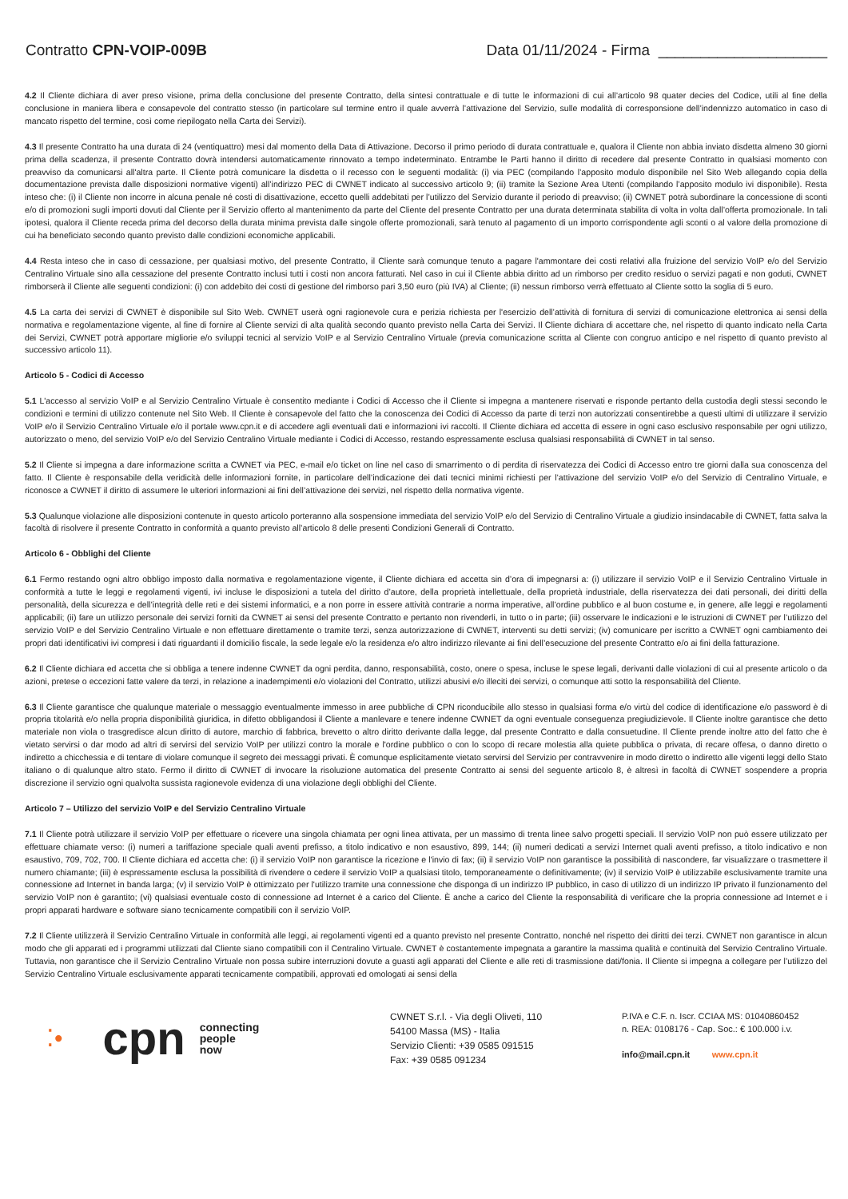Contratto CPN-VOIP-009B Data 01/11/2024 - Firma ____________________
4.2 Il Cliente dichiara di aver preso visione, prima della conclusione del presente Contratto, della sintesi contrattuale e di tutte le informazioni di cui all’articolo 98 quater decies del Codice, utili al fine della conclusione in maniera libera e consapevole del contratto stesso (in particolare sul termine entro il quale avverrà l’attivazione del Servizio, sulle modalità di corresponsione dell’indennizzo automatico in caso di mancato rispetto del termine, così come riepilogato nella Carta dei Servizi).
4.3 Il presente Contratto ha una durata di 24 (ventiquattro) mesi dal momento della Data di Attivazione. Decorso il primo periodo di durata contrattuale e, qualora il Cliente non abbia inviato disdetta almeno 30 giorni prima della scadenza, il presente Contratto dovrà intendersi automaticamente rinnovato a tempo indeterminato. Entrambe le Parti hanno il diritto di recedere dal presente Contratto in qualsiasi momento con preavviso da comunicarsi all'altra parte. Il Cliente potrà comunicare la disdetta o il recesso con le seguenti modalità: (i) via PEC (compilando l’apposito modulo disponibile nel Sito Web allegando copia della documentazione prevista dalle disposizioni normative vigenti) all’indirizzo PEC di CWNET indicato al successivo articolo 9; (ii) tramite la Sezione Area Utenti (compilando l’apposito modulo ivi disponibile). Resta inteso che: (i) il Cliente non incorre in alcuna penale né costi di disattivazione, eccetto quelli addebitati per l’utilizzo del Servizio durante il periodo di preavviso; (ii) CWNET potrà subordinare la concessione di sconti e/o di promozioni sugli importi dovuti dal Cliente per il Servizio offerto al mantenimento da parte del Cliente del presente Contratto per una durata determinata stabilita di volta in volta dall’offerta promozionale. In tali ipotesi, qualora il Cliente receda prima del decorso della durata minima prevista dalle singole offerte promozionali, sarà tenuto al pagamento di un importo corrispondente agli sconti o al valore della promozione di cui ha beneficiato secondo quanto previsto dalle condizioni economiche applicabili.
4.4 Resta inteso che in caso di cessazione, per qualsiasi motivo, del presente Contratto, il Cliente sarà comunque tenuto a pagare l'ammontare dei costi relativi alla fruizione del servizio VoIP e/o del Servizio Centralino Virtuale sino alla cessazione del presente Contratto inclusi tutti i costi non ancora fatturati. Nel caso in cui il Cliente abbia diritto ad un rimborso per credito residuo o servizi pagati e non goduti, CWNET rimborserà il Cliente alle seguenti condizioni: (i) con addebito dei costi di gestione del rimborso pari 3,50 euro (più IVA) al Cliente; (ii) nessun rimborso verrà effettuato al Cliente sotto la soglia di 5 euro.
4.5 La carta dei servizi di CWNET è disponibile sul Sito Web. CWNET userà ogni ragionevole cura e perizia richiesta per l'esercizio dell’attività di fornitura di servizi di comunicazione elettronica ai sensi della normativa e regolamentazione vigente, al fine di fornire al Cliente servizi di alta qualità secondo quanto previsto nella Carta dei Servizi. Il Cliente dichiara di accettare che, nel rispetto di quanto indicato nella Carta dei Servizi, CWNET potrà apportare migliorie e/o sviluppi tecnici al servizio VoIP e al Servizio Centralino Virtuale (previa comunicazione scritta al Cliente con congruo anticipo e nel rispetto di quanto previsto al successivo articolo 11).
Articolo 5 - Codici di Accesso
5.1 L'accesso al servizio VoIP e al Servizio Centralino Virtuale è consentito mediante i Codici di Accesso che il Cliente si impegna a mantenere riservati e risponde pertanto della custodia degli stessi secondo le condizioni e termini di utilizzo contenute nel Sito Web. Il Cliente è consapevole del fatto che la conoscenza dei Codici di Accesso da parte di terzi non autorizzati consentirebbe a questi ultimi di utilizzare il servizio VoIP e/o il Servizio Centralino Virtuale e/o il portale www.cpn.it e di accedere agli eventuali dati e informazioni ivi raccolti. Il Cliente dichiara ed accetta di essere in ogni caso esclusivo responsabile per ogni utilizzo, autorizzato o meno, del servizio VoIP e/o del Servizio Centralino Virtuale mediante i Codici di Accesso, restando espressamente esclusa qualsiasi responsabilità di CWNET in tal senso.
5.2 Il Cliente si impegna a dare informazione scritta a CWNET via PEC, e-mail e/o ticket on line nel caso di smarrimento o di perdita di riservatezza dei Codici di Accesso entro tre giorni dalla sua conoscenza del fatto. Il Cliente è responsabile della veridicità delle informazioni fornite, in particolare dell’indicazione dei dati tecnici minimi richiesti per l’attivazione del servizio VoIP e/o del Servizio di Centralino Virtuale, e riconosce a CWNET il diritto di assumere le ulteriori informazioni ai fini dell’attivazione dei servizi, nel rispetto della normativa vigente.
5.3 Qualunque violazione alle disposizioni contenute in questo articolo porteranno alla sospensione immediata del servizio VoIP e/o del Servizio di Centralino Virtuale a giudizio insindacabile di CWNET, fatta salva la facoltà di risolvere il presente Contratto in conformità a quanto previsto all’articolo 8 delle presenti Condizioni Generali di Contratto.
Articolo 6 - Obblighi del Cliente
6.1 Fermo restando ogni altro obbligo imposto dalla normativa e regolamentazione vigente, il Cliente dichiara ed accetta sin d’ora di impegnarsi a: (i) utilizzare il servizio VoIP e il Servizio Centralino Virtuale in conformità a tutte le leggi e regolamenti vigenti, ivi incluse le disposizioni a tutela del diritto d’autore, della proprietà intellettuale, della proprietà industriale, della riservatezza dei dati personali, dei diritti della personalità, della sicurezza e dell’integrità delle reti e dei sistemi informatici, e a non porre in essere attività contrarie a norma imperative, all’ordine pubblico e al buon costume e, in genere, alle leggi e regolamenti applicabili; (ii) fare un utilizzo personale dei servizi forniti da CWNET ai sensi del presente Contratto e pertanto non rivenderli, in tutto o in parte; (iii) osservare le indicazioni e le istruzioni di CWNET per l’utilizzo del servizio VoIP e del Servizio Centralino Virtuale e non effettuare direttamente o tramite terzi, senza autorizzazione di CWNET, interventi su detti servizi; (iv) comunicare per iscritto a CWNET ogni cambiamento dei propri dati identificativi ivi compresi i dati riguardanti il domicilio fiscale, la sede legale e/o la residenza e/o altro indirizzo rilevante ai fini dell’esecuzione del presente Contratto e/o ai fini della fatturazione.
6.2 Il Cliente dichiara ed accetta che si obbliga a tenere indenne CWNET da ogni perdita, danno, responsabilità, costo, onere o spesa, incluse le spese legali, derivanti dalle violazioni di cui al presente articolo o da azioni, pretese o eccezioni fatte valere da terzi, in relazione a inadempimenti e/o violazioni del Contratto, utilizzi abusivi e/o illeciti dei servizi, o comunque atti sotto la responsabilità del Cliente.
6.3 Il Cliente garantisce che qualunque materiale o messaggio eventualmente immesso in aree pubbliche di CPN riconducibile allo stesso in qualsiasi forma e/o virtù del codice di identificazione e/o password è di propria titolarità e/o nella propria disponibilità giuridica, in difetto obbligandosi il Cliente a manlevare e tenere indenne CWNET da ogni eventuale conseguenza pregiudizievole. Il Cliente inoltre garantisce che detto materiale non viola o trasgredisce alcun diritto di autore, marchio di fabbrica, brevetto o altro diritto derivante dalla legge, dal presente Contratto e dalla consuetudine. Il Cliente prende inoltre atto del fatto che è vietato servirsi o dar modo ad altri di servirsi del servizio VoIP per utilizzi contro la morale e l'ordine pubblico o con lo scopo di recare molestia alla quiete pubblica o privata, di recare offesa, o danno diretto o indiretto a chicchessia e di tentare di violare comunque il segreto dei messaggi privati. È comunque esplicitamente vietato servirsi del Servizio per contravvenire in modo diretto o indiretto alle vigenti leggi dello Stato italiano o di qualunque altro stato. Fermo il diritto di CWNET di invocare la risoluzione automatica del presente Contratto ai sensi del seguente articolo 8, è altresì in facoltà di CWNET sospendere a propria discrezione il servizio ogni qualvolta sussista ragionevole evidenza di una violazione degli obblighi del Cliente.
Articolo 7 – Utilizzo del servizio VoIP e del Servizio Centralino Virtuale
7.1 Il Cliente potrà utilizzare il servizio VoIP per effettuare o ricevere una singola chiamata per ogni linea attivata, per un massimo di trenta linee salvo progetti speciali. Il servizio VoIP non può essere utilizzato per effettuare chiamate verso: (i) numeri a tariffazione speciale quali aventi prefisso, a titolo indicativo e non esaustivo, 899, 144; (ii) numeri dedicati a servizi Internet quali aventi prefisso, a titolo indicativo e non esaustivo, 709, 702, 700. Il Cliente dichiara ed accetta che: (i) il servizio VoIP non garantisce la ricezione e l'invio di fax; (ii) il servizio VoIP non garantisce la possibilità di nascondere, far visualizzare o trasmettere il numero chiamante; (iii) è espressamente esclusa la possibilità di rivendere o cedere il servizio VoIP a qualsiasi titolo, temporaneamente o definitivamente; (iv) il servizio VoIP è utilizzabile esclusivamente tramite una connessione ad Internet in banda larga; (v) il servizio VoIP è ottimizzato per l'utilizzo tramite una connessione che disponga di un indirizzo IP pubblico, in caso di utilizzo di un indirizzo IP privato il funzionamento del servizio VoIP non è garantito; (vi) qualsiasi eventuale costo di connessione ad Internet è a carico del Cliente. È anche a carico del Cliente la responsabilità di verificare che la propria connessione ad Internet e i propri apparati hardware e software siano tecnicamente compatibili con il servizio VoIP.
7.2 Il Cliente utilizzerà il Servizio Centralino Virtuale in conformità alle leggi, ai regolamenti vigenti ed a quanto previsto nel presente Contratto, nonché nel rispetto dei diritti dei terzi. CWNET non garantisce in alcun modo che gli apparati ed i programmi utilizzati dal Cliente siano compatibili con il Centralino Virtuale. CWNET è costantemente impegnata a garantire la massima qualità e continuità del Servizio Centralino Virtuale. Tuttavia, non garantisce che il Servizio Centralino Virtuale non possa subire interruzioni dovute a guasti agli apparati del Cliente e alle reti di trasmissione dati/fonia. Il Cliente si impegna a collegare per l’utilizzo del Servizio Centralino Virtuale esclusivamente apparati tecnicamente compatibili, approvati ed omologati ai sensi della
⁚• cpn connecting
people
now
CWNET S.r.l. - Via degli Oliveti, 110
54100 Massa (MS) - Italia
Servizio Clienti: +39 0585 091515
Fax: +39 0585 091234
P.IVA e C.F. n. Iscr. CCIAA MS: 01040860452
n. REA: 0108176 - Cap. Soc.: € 100.000 i.v.
info@mail.cpn.it www.cpn.it